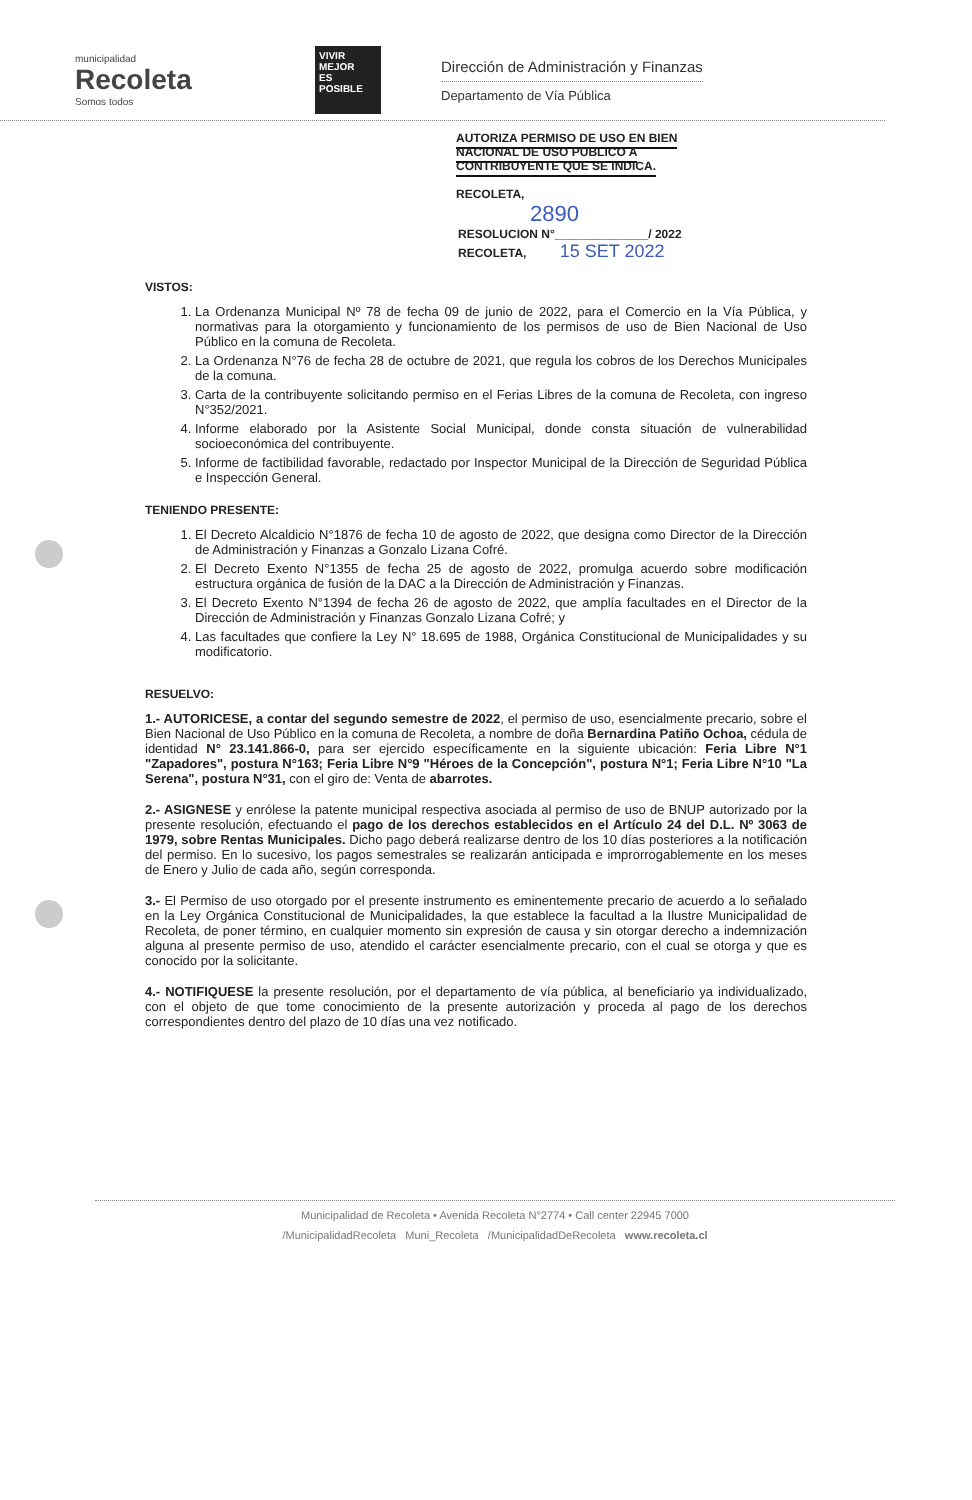municipalidad
Recoleta
Somos todos
VIVIR
MEJOR
ES
POSIBLE
Dirección de Administración y Finanzas
Departamento de Vía Pública
AUTORIZA PERMISO DE USO EN BIEN NACIONAL DE USO PUBLICO A CONTRIBUYENTE QUE SE INDICA.
RECOLETA,
2890
RESOLUCION N°______________/ 2022
RECOLETA, 15 SET 2022
VISTOS:
1. La Ordenanza Municipal Nº 78 de fecha 09 de junio de 2022, para el Comercio en la Vía Pública, y normativas para la otorgamiento y funcionamiento de los permisos de uso de Bien Nacional de Uso Público en la comuna de Recoleta.
2. La Ordenanza N°76 de fecha 28 de octubre de 2021, que regula los cobros de los Derechos Municipales de la comuna.
3. Carta de la contribuyente solicitando permiso en el Ferias Libres de la comuna de Recoleta, con ingreso N°352/2021.
4. Informe elaborado por la Asistente Social Municipal, donde consta situación de vulnerabilidad socioeconómica del contribuyente.
5. Informe de factibilidad favorable, redactado por Inspector Municipal de la Dirección de Seguridad Pública e Inspección General.
TENIENDO PRESENTE:
1. El Decreto Alcaldicio N°1876 de fecha 10 de agosto de 2022, que designa como Director de la Dirección de Administración y Finanzas a Gonzalo Lizana Cofré.
2. El Decreto Exento N°1355 de fecha 25 de agosto de 2022, promulga acuerdo sobre modificación estructura orgánica de fusión de la DAC a la Dirección de Administración y Finanzas.
3. El Decreto Exento N°1394 de fecha 26 de agosto de 2022, que amplía facultades en el Director de la Dirección de Administración y Finanzas Gonzalo Lizana Cofré; y
4. Las facultades que confiere la Ley N° 18.695 de 1988, Orgánica Constitucional de Municipalidades y su modificatorio.
RESUELVO:
1.- AUTORICESE, a contar del segundo semestre de 2022, el permiso de uso, esencialmente precario, sobre el Bien Nacional de Uso Público en la comuna de Recoleta, a nombre de doña Bernardina Patiño Ochoa, cédula de identidad N° 23.141.866-0, para ser ejercido específicamente en la siguiente ubicación: Feria Libre N°1 "Zapadores", postura N°163; Feria Libre N°9 "Héroes de la Concepción", postura N°1; Feria Libre N°10 "La Serena", postura N°31, con el giro de: Venta de abarrotes.
2.- ASIGNESE y enrólese la patente municipal respectiva asociada al permiso de uso de BNUP autorizado por la presente resolución, efectuando el pago de los derechos establecidos en el Artículo 24 del D.L. Nº 3063 de 1979, sobre Rentas Municipales. Dicho pago deberá realizarse dentro de los 10 días posteriores a la notificación del permiso. En lo sucesivo, los pagos semestrales se realizarán anticipada e improrrogablemente en los meses de Enero y Julio de cada año, según corresponda.
3.- El Permiso de uso otorgado por el presente instrumento es eminentemente precario de acuerdo a lo señalado en la Ley Orgánica Constitucional de Municipalidades, la que establece la facultad a la Ilustre Municipalidad de Recoleta, de poner término, en cualquier momento sin expresión de causa y sin otorgar derecho a indemnización alguna al presente permiso de uso, atendido el carácter esencialmente precario, con el cual se otorga y que es conocido por la solicitante.
4.- NOTIFIQUESE la presente resolución, por el departamento de vía pública, al beneficiario ya individualizado, con el objeto de que tome conocimiento de la presente autorización y proceda al pago de los derechos correspondientes dentro del plazo de 10 días una vez notificado.
Municipalidad de Recoleta • Avenida Recoleta N°2774 • Call center 22945 7000
/MunicipalidadRecoleta Muni_Recoleta /MunicipalidadDeRecoleta www.recoleta.cl